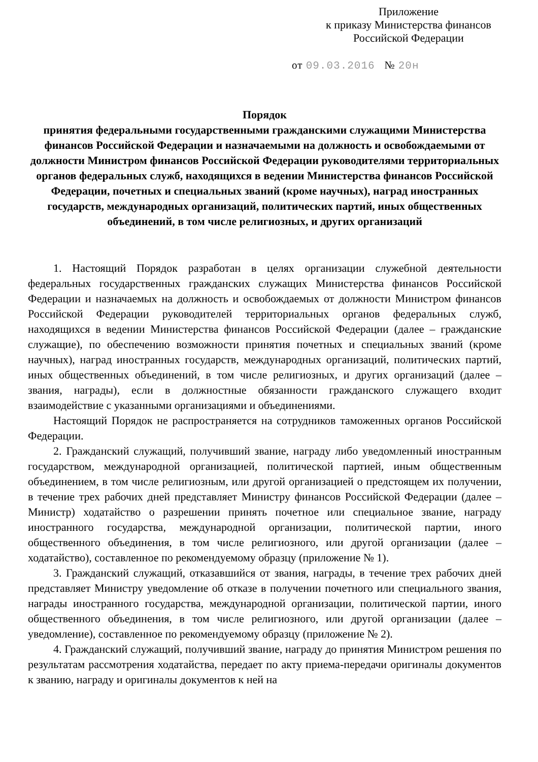Приложение
к приказу Министерства финансов
Российской Федерации
от 09.03.2016 № 20н
Порядок
принятия федеральными государственными гражданскими служащими Министерства финансов Российской Федерации и назначаемыми на должность и освобождаемыми от должности Министром финансов Российской Федерации руководителями территориальных органов федеральных служб, находящихся в ведении Министерства финансов Российской Федерации, почетных и специальных званий (кроме научных), наград иностранных государств, международных организаций, политических партий, иных общественных объединений, в том числе религиозных, и других организаций
1. Настоящий Порядок разработан в целях организации служебной деятельности федеральных государственных гражданских служащих Министерства финансов Российской Федерации и назначаемых на должность и освобождаемых от должности Министром финансов Российской Федерации руководителей территориальных органов федеральных служб, находящихся в ведении Министерства финансов Российской Федерации (далее – гражданские служащие), по обеспечению возможности принятия почетных и специальных званий (кроме научных), наград иностранных государств, международных организаций, политических партий, иных общественных объединений, в том числе религиозных, и других организаций (далее – звания, награды), если в должностные обязанности гражданского служащего входит взаимодействие с указанными организациями и объединениями.
Настоящий Порядок не распространяется на сотрудников таможенных органов Российской Федерации.
2. Гражданский служащий, получивший звание, награду либо уведомленный иностранным государством, международной организацией, политической партией, иным общественным объединением, в том числе религиозным, или другой организацией о предстоящем их получении, в течение трех рабочих дней представляет Министру финансов Российской Федерации (далее – Министр) ходатайство о разрешении принять почетное или специальное звание, награду иностранного государства, международной организации, политической партии, иного общественного объединения, в том числе религиозного, или другой организации (далее – ходатайство), составленное по рекомендуемому образцу (приложение № 1).
3. Гражданский служащий, отказавшийся от звания, награды, в течение трех рабочих дней представляет Министру уведомление об отказе в получении почетного или специального звания, награды иностранного государства, международной организации, политической партии, иного общественного объединения, в том числе религиозного, или другой организации (далее – уведомление), составленное по рекомендуемому образцу (приложение № 2).
4. Гражданский служащий, получивший звание, награду до принятия Министром решения по результатам рассмотрения ходатайства, передает по акту приема-передачи оригиналы документов к званию, награду и оригиналы документов к ней на